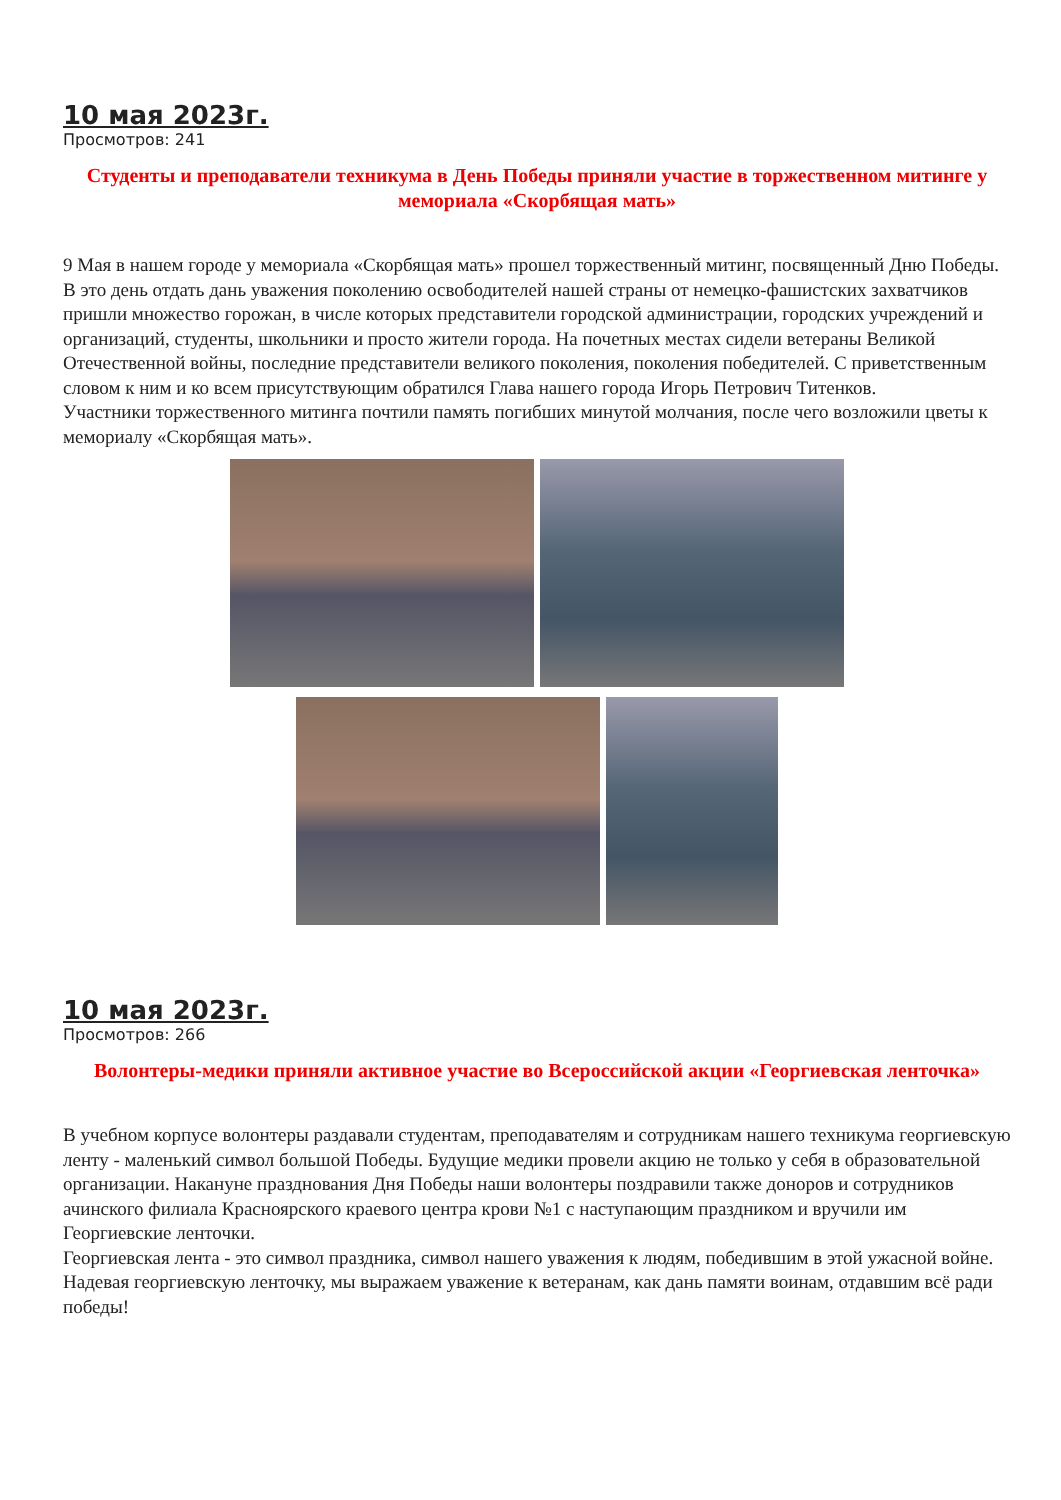10 мая 2023г.
Просмотров: 241
Студенты и преподаватели техникума в День Победы приняли участие в торжественном митинге у мемориала «Скорбящая мать»
9 Мая в нашем городе у мемориала «Скорбящая мать» прошел торжественный митинг, посвященный Дню Победы. В это день отдать дань уважения поколению освободителей нашей страны от немецко-фашистских захватчиков пришли множество горожан, в числе которых представители городской администрации, городских учреждений и организаций, студенты, школьники и просто жители города. На почетных местах сидели ветераны Великой Отечественной войны, последние представители великого поколения, поколения победителей. С приветственным словом к ним и ко всем присутствующим обратился Глава нашего города Игорь Петрович Титенков.
Участники торжественного митинга почтили память погибших минутой молчания, после чего возложили цветы к мемориалу «Скорбящая мать».
10 мая 2023г.
Просмотров: 266
Волонтеры-медики приняли активное участие во Всероссийской акции «Георгиевская ленточка»
В учебном корпусе волонтеры раздавали студентам, преподавателям и сотрудникам нашего техникума георгиевскую ленту - маленький символ большой Победы. Будущие медики провели акцию не только у себя в образовательной организации. Накануне празднования Дня Победы наши волонтеры поздравили также доноров и сотрудников ачинского филиала Красноярского краевого центра крови №1 с наступающим праздником и вручили им Георгиевские ленточки.
Георгиевская лента - это символ праздника, символ нашего уважения к людям, победившим в этой ужасной войне. Надевая георгиевскую ленточку, мы выражаем уважение к ветеранам, как дань памяти воинам, отдавшим всё ради победы!